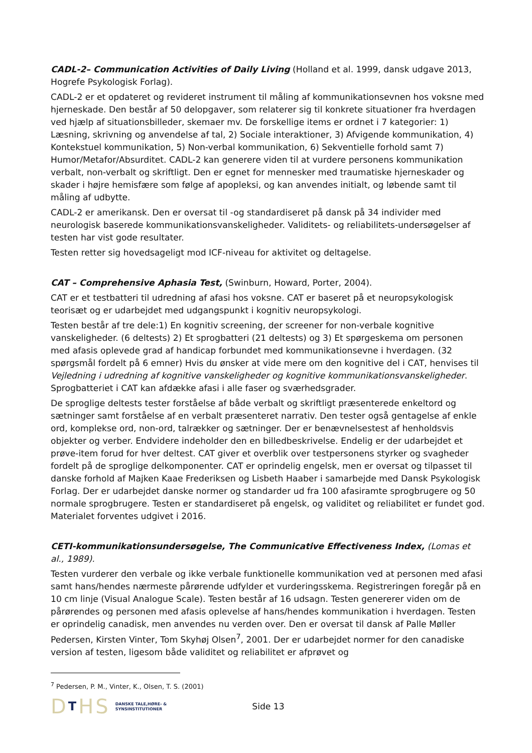CADL-2– Communication Activities of Daily Living (Holland et al. 1999, dansk udgave 2013, Hogrefe Psykologisk Forlag).
CADL-2 er et opdateret og revideret instrument til måling af kommunikationsevnen hos voksne med hjerneskade. Den består af 50 delopgaver, som relaterer sig til konkrete situationer fra hverdagen ved hjælp af situationsbilleder, skemaer mv. De forskellige items er ordnet i 7 kategorier: 1) Læsning, skrivning og anvendelse af tal, 2) Sociale interaktioner, 3) Afvigende kommunikation, 4) Kontekstuel kommunikation, 5) Non-verbal kommunikation, 6) Sekventielle forhold samt 7) Humor/Metafor/Absurditet. CADL-2 kan generere viden til at vurdere personens kommunikation verbalt, non-verbalt og skriftligt. Den er egnet for mennesker med traumatiske hjerneskader og skader i højre hemisfære som følge af apopleksi, og kan anvendes initialt, og løbende samt til måling af udbytte.
CADL-2 er amerikansk. Den er oversat til -og standardiseret på dansk på 34 individer med neurologisk baserede kommunikationsvanskeligheder. Validitets- og reliabilitets-undersøgelser af testen har vist gode resultater.
Testen retter sig hovedsageligt mod ICF-niveau for aktivitet og deltagelse.
CAT – Comprehensive Aphasia Test, (Swinburn, Howard, Porter, 2004).
CAT er et testbatteri til udredning af afasi hos voksne. CAT er baseret på et neuropsykologisk teorisæt og er udarbejdet med udgangspunkt i kognitiv neuropsykologi.
Testen består af tre dele:1) En kognitiv screening, der screener for non-verbale kognitive vanskeligheder. (6 deltests) 2) Et sprogbatteri (21 deltests) og 3) Et spørgeskema om personen med afasis oplevede grad af handicap forbundet med kommunikationsevne i hverdagen. (32 spørgsmål fordelt på 6 emner) Hvis du ønsker at vide mere om den kognitive del i CAT, henvises til Vejledning i udredning af kognitive vanskeligheder og kognitive kommunikationsvanskeligheder. Sprogbatteriet i CAT kan afdække afasi i alle faser og sværhedsgrader.
De sproglige deltests tester forståelse af både verbalt og skriftligt præsenterede enkeltord og sætninger samt forståelse af en verbalt præsenteret narrativ. Den tester også gentagelse af enkle ord, komplekse ord, non-ord, talrækker og sætninger. Der er benævnelsestest af henholdsvis objekter og verber. Endvidere indeholder den en billedbeskrivelse. Endelig er der udarbejdet et prøve-item forud for hver deltest. CAT giver et overblik over testpersonens styrker og svagheder fordelt på de sproglige delkomponenter. CAT er oprindelig engelsk, men er oversat og tilpasset til danske forhold af Majken Kaae Frederiksen og Lisbeth Haaber i samarbejde med Dansk Psykologisk Forlag. Der er udarbejdet danske normer og standarder ud fra 100 afasiramte sprogbrugere og 50 normale sprogbrugere. Testen er standardiseret på engelsk, og validitet og reliabilitet er fundet god. Materialet forventes udgivet i 2016.
CETI-kommunikationsundersøgelse, The Communicative Effectiveness Index, (Lomas et al., 1989).
Testen vurderer den verbale og ikke verbale funktionelle kommunikation ved at personen med afasi samt hans/hendes nærmeste pårørende udfylder et vurderingsskema. Registreringen foregår på en 10 cm linje (Visual Analogue Scale). Testen består af 16 udsagn. Testen genererer viden om de pårørendes og personen med afasis oplevelse af hans/hendes kommunikation i hverdagen. Testen er oprindelig canadisk, men anvendes nu verden over. Den er oversat til dansk af Palle Møller Pedersen, Kirsten Vinter, Tom Skyhøj Olsen<sup>7</sup>, 2001. Der er udarbejdet normer for den canadiske version af testen, ligesom både validitet og reliabilitet er afprøvet og
<sup>7</sup> Pedersen, P. M., Vinter, K., Olsen, T. S. (2001)
DTHS
DANSKE TALE,HØRE- &
SYNSINSTITUTIONER
Side 13